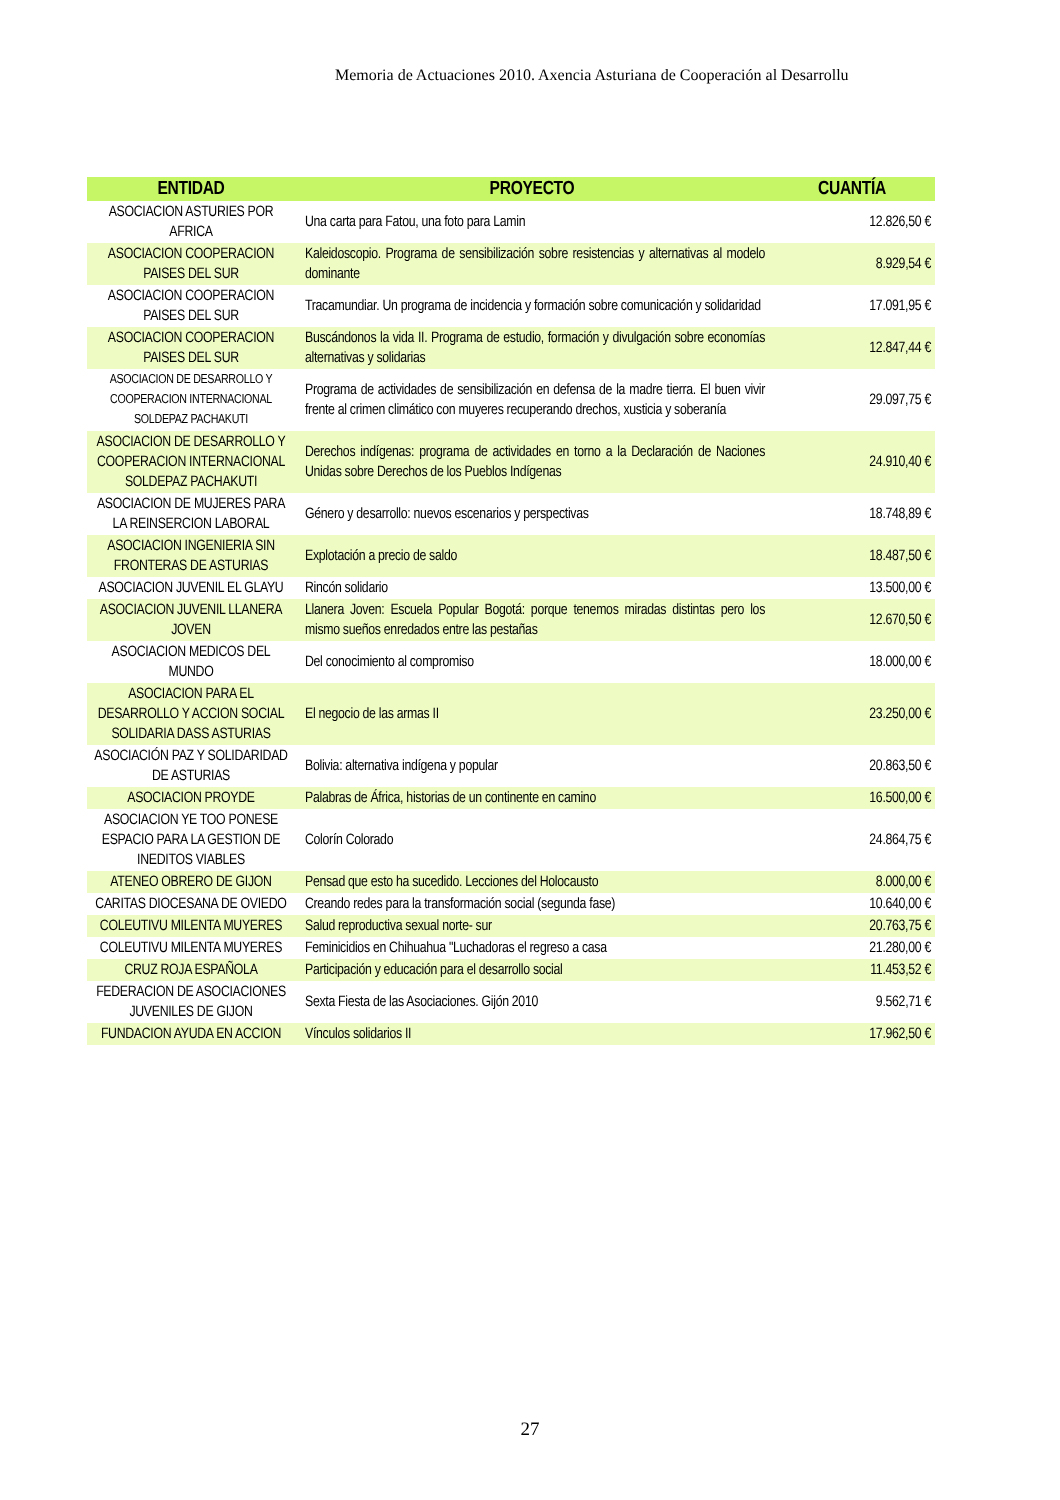Memoria de Actuaciones 2010. Axencia Asturiana de Cooperación al Desarrollu
| ENTIDAD | PROYECTO | CUANTÍA |
| --- | --- | --- |
| ASOCIACION ASTURIES POR AFRICA | Una carta para Fatou, una foto para Lamin | 12.826,50 € |
| ASOCIACION COOPERACION PAISES DEL SUR | Kaleidoscopio. Programa de sensibilización sobre resistencias y alternativas al modelo dominante | 8.929,54 € |
| ASOCIACION COOPERACION PAISES DEL SUR | Tracamundiar. Un programa de incidencia y formación sobre comunicación y solidaridad | 17.091,95 € |
| ASOCIACION COOPERACION PAISES DEL SUR | Buscándonos la vida II. Programa de estudio, formación y divulgación sobre economías alternativas y solidarias | 12.847,44 € |
| ASOCIACION DE DESARROLLO Y COOPERACION INTERNACIONAL SOLDEPAZ PACHAKUTI | Programa de actividades de sensibilización en defensa de la madre tierra. El buen vivir frente al crimen climático con muyeres recuperando drechos, xusticia y soberanía | 29.097,75 € |
| ASOCIACION DE DESARROLLO Y COOPERACION INTERNACIONAL SOLDEPAZ PACHAKUTI | Derechos indígenas: programa de actividades en torno a la Declaración de Naciones Unidas sobre Derechos de los Pueblos Indígenas | 24.910,40 € |
| ASOCIACION DE MUJERES PARA LA REINSERCION LABORAL | Género y desarrollo: nuevos escenarios y perspectivas | 18.748,89 € |
| ASOCIACION INGENIERIA SIN FRONTERAS DE ASTURIAS | Explotación a precio de saldo | 18.487,50 € |
| ASOCIACION JUVENIL EL GLAYU | Rincón solidario | 13.500,00 € |
| ASOCIACION JUVENIL LLANERA JOVEN | Llanera Joven: Escuela Popular Bogotá: porque tenemos miradas distintas pero los mismo sueños enredados entre las pestañas | 12.670,50 € |
| ASOCIACION MEDICOS DEL MUNDO | Del conocimiento al compromiso | 18.000,00 € |
| ASOCIACION PARA EL DESARROLLO Y ACCION SOCIAL SOLIDARIA DASS ASTURIAS | El negocio de las armas II | 23.250,00 € |
| ASOCIACIÓN PAZ Y SOLIDARIDAD DE ASTURIAS | Bolivia: alternativa indígena y popular | 20.863,50 € |
| ASOCIACION PROYDE | Palabras de África, historias de un continente en camino | 16.500,00 € |
| ASOCIACION YE TOO PONESE ESPACIO PARA LA GESTION DE INEDITOS VIABLES | Colorín Colorado | 24.864,75 € |
| ATENEO OBRERO DE GIJON | Pensad que esto ha sucedido. Lecciones del Holocausto | 8.000,00 € |
| CARITAS DIOCESANA DE OVIEDO | Creando redes para la transformación social (segunda fase) | 10.640,00 € |
| COLEUTIVU MILENTA MUYERES | Salud reproductiva sexual norte- sur | 20.763,75 € |
| COLEUTIVU MILENTA MUYERES | Feminicidios en Chihuahua "Luchadoras el regreso a casa | 21.280,00 € |
| CRUZ ROJA ESPAÑOLA | Participación y educación para el desarrollo social | 11.453,52 € |
| FEDERACION DE ASOCIACIONES JUVENILES DE GIJON | Sexta Fiesta de las Asociaciones. Gijón 2010 | 9.562,71 € |
| FUNDACION AYUDA EN ACCION | Vínculos solidarios II | 17.962,50 € |
27